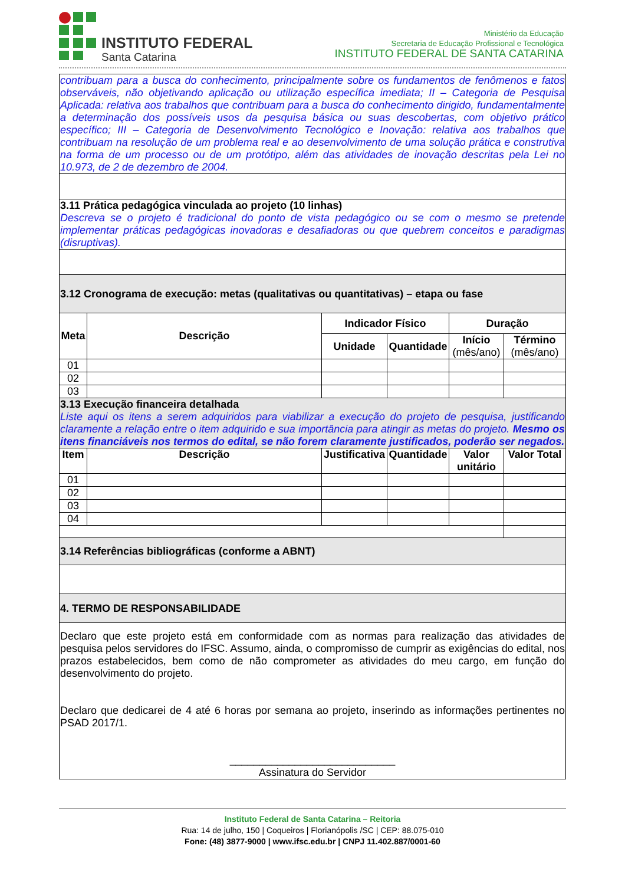INSTITUTO FEDERAL
Santa Catarina
Ministério da Educação
Secretaria de Educação Profissional e Tecnológica
INSTITUTO FEDERAL DE SANTA CATARINA
| contribuam para a busca do conhecimento, principalmente sobre os fundamentos de fenômenos e fatos observáveis, não objetivando aplicação ou utilização específica imediata; II – Categoria de Pesquisa Aplicada: relativa aos trabalhos que contribuam para a busca do conhecimento dirigido, fundamentalmente a determinação dos possíveis usos da pesquisa básica ou suas descobertas, com objetivo prático específico; III – Categoria de Desenvolvimento Tecnológico e Inovação: relativa aos trabalhos que contribuam na resolução de um problema real e ao desenvolvimento de uma solução prática e construtiva na forma de um processo ou de um protótipo, além das atividades de inovação descritas pela Lei no 10.973, de 2 de dezembro de 2004. | | | | | |
| 3.11 Prática pedagógica vinculada ao projeto (10 linhas) Descreva se o projeto é tradicional do ponto de vista pedagógico ou se com o mesmo se pretende implementar práticas pedagógicas inovadoras e desafiadoras ou que quebrem conceitos e paradigmas (disruptivas). | | | | | |
| 3.12 Cronograma de execução: metas (qualitativas ou quantitativas) – etapa ou fase | | | | | |
| Meta | Descrição | Indicador Físico | | Duração | |
| | | Unidade | Quantidade | Início (mês/ano) | Término (mês/ano) |
| 01 | | | | | |
| 02 | | | | | |
| 03 | | | | | |
| 3.13 Execução financeira detalhada Liste aqui os itens a serem adquiridos para viabilizar a execução do projeto de pesquisa, justificando claramente a relação entre o item adquirido e sua importância para atingir as metas do projeto. Mesmo os itens financiáveis nos termos do edital, se não forem claramente justificados, poderão ser negados. | | | | | |
| Item | Descrição | Justificativa | Quantidade | Valor unitário | Valor Total |
| 01 | | | | | |
| 02 | | | | | |
| 03 | | | | | |
| 04 | | | | | |
| 3.14 Referências bibliográficas (conforme a ABNT) | | | | | |
| 4. TERMO DE RESPONSABILIDADE | | | | | |
| Declaro que este projeto está em conformidade com as normas para realização das atividades de pesquisa pelos servidores do IFSC. Assumo, ainda, o compromisso de cumprir as exigências do edital, nos prazos estabelecidos, bem como de não comprometer as atividades do meu cargo, em função do desenvolvimento do projeto. Declaro que dedicarei de 4 até 6 horas por semana ao projeto, inserindo as informações pertinentes no PSAD 2017/1. ____________________________ Assinatura do Servidor | | | | | |
Instituto Federal de Santa Catarina – Reitoria
Rua: 14 de julho, 150 | Coqueiros | Florianópolis /SC | CEP: 88.075-010
Fone: (48) 3877-9000 | www.ifsc.edu.br | CNPJ 11.402.887/0001-60